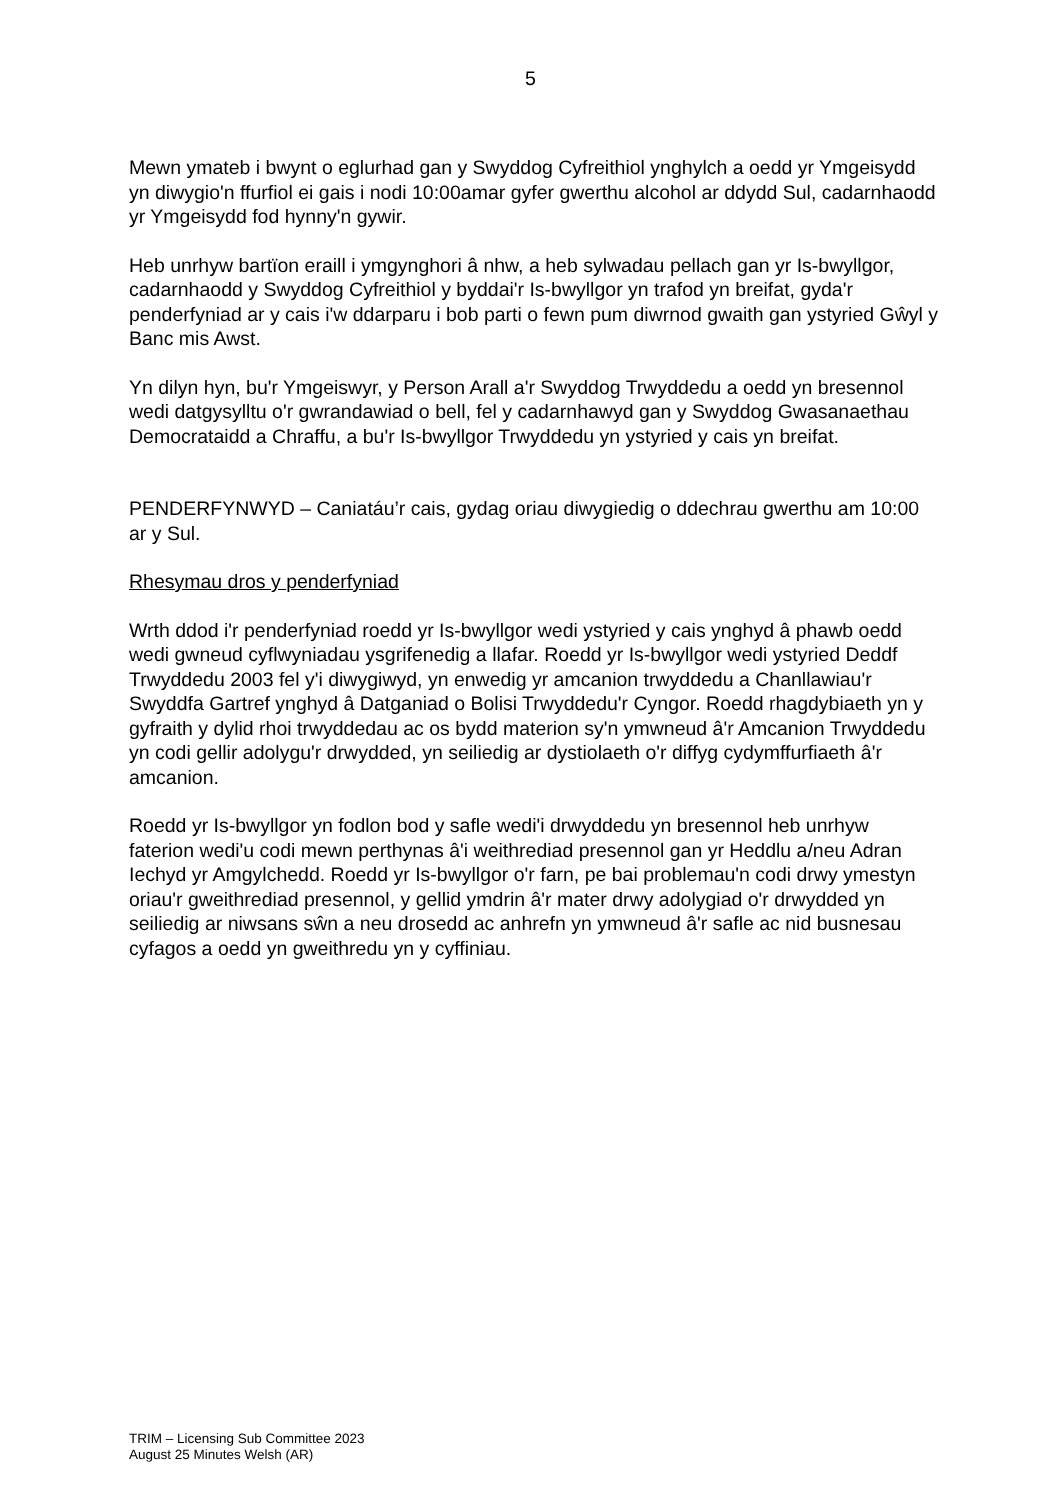5
Mewn ymateb i bwynt o eglurhad gan y Swyddog Cyfreithiol ynghylch a oedd yr Ymgeisydd yn diwygio'n ffurfiol ei gais i nodi 10:00amar gyfer gwerthu alcohol ar ddydd Sul, cadarnhaodd yr Ymgeisydd fod hynny'n gywir.
Heb unrhyw bartïon eraill i ymgynghori â nhw, a heb sylwadau pellach gan yr Is-bwyllgor, cadarnhaodd y Swyddog Cyfreithiol y byddai'r Is-bwyllgor yn trafod yn breifat, gyda'r penderfyniad ar y cais i'w ddarparu i bob parti o fewn pum diwrnod gwaith gan ystyried Gŵyl y Banc mis Awst.
Yn dilyn hyn, bu'r Ymgeiswyr, y Person Arall a'r Swyddog Trwyddedu a oedd yn bresennol wedi datgysylltu o'r gwrandawiad o bell, fel y cadarnhawyd gan y Swyddog Gwasanaethau Democrataidd a Chraffu, a bu'r Is-bwyllgor Trwyddedu yn ystyried y cais yn breifat.
PENDERFYNWYD – Caniatáu’r cais, gydag oriau diwygiedig o ddechrau gwerthu am 10:00 ar y Sul.
Rhesymau dros y penderfyniad
Wrth ddod i'r penderfyniad roedd yr Is-bwyllgor wedi ystyried y cais ynghyd â phawb oedd wedi gwneud cyflwyniadau ysgrifenedig a llafar. Roedd yr Is-bwyllgor wedi ystyried Deddf Trwyddedu 2003 fel y'i diwygiwyd, yn enwedig yr amcanion trwyddedu a Chanllawiau'r Swyddfa Gartref ynghyd â Datganiad o Bolisi Trwyddedu'r Cyngor. Roedd rhagdybiaeth yn y gyfraith y dylid rhoi trwyddedau ac os bydd materion sy'n ymwneud â'r Amcanion Trwyddedu yn codi gellir adolygu'r drwydded, yn seiliedig ar dystiolaeth o'r diffyg cydymffurfiaeth â'r amcanion.
Roedd yr Is-bwyllgor yn fodlon bod y safle wedi'i drwyddedu yn bresennol heb unrhyw faterion wedi'u codi mewn perthynas â'i weithrediad presennol gan yr Heddlu a/neu Adran Iechyd yr Amgylchedd. Roedd yr Is-bwyllgor o'r farn, pe bai problemau'n codi drwy ymestyn oriau'r gweithrediad presennol, y gellid ymdrin â'r mater drwy adolygiad o'r drwydded yn seiliedig ar niwsans sŵn a neu drosedd ac anhrefn yn ymwneud â'r safle ac nid busnesau cyfagos a oedd yn gweithredu yn y cyffiniau.
TRIM – Licensing Sub Committee 2023
August 25 Minutes Welsh (AR)